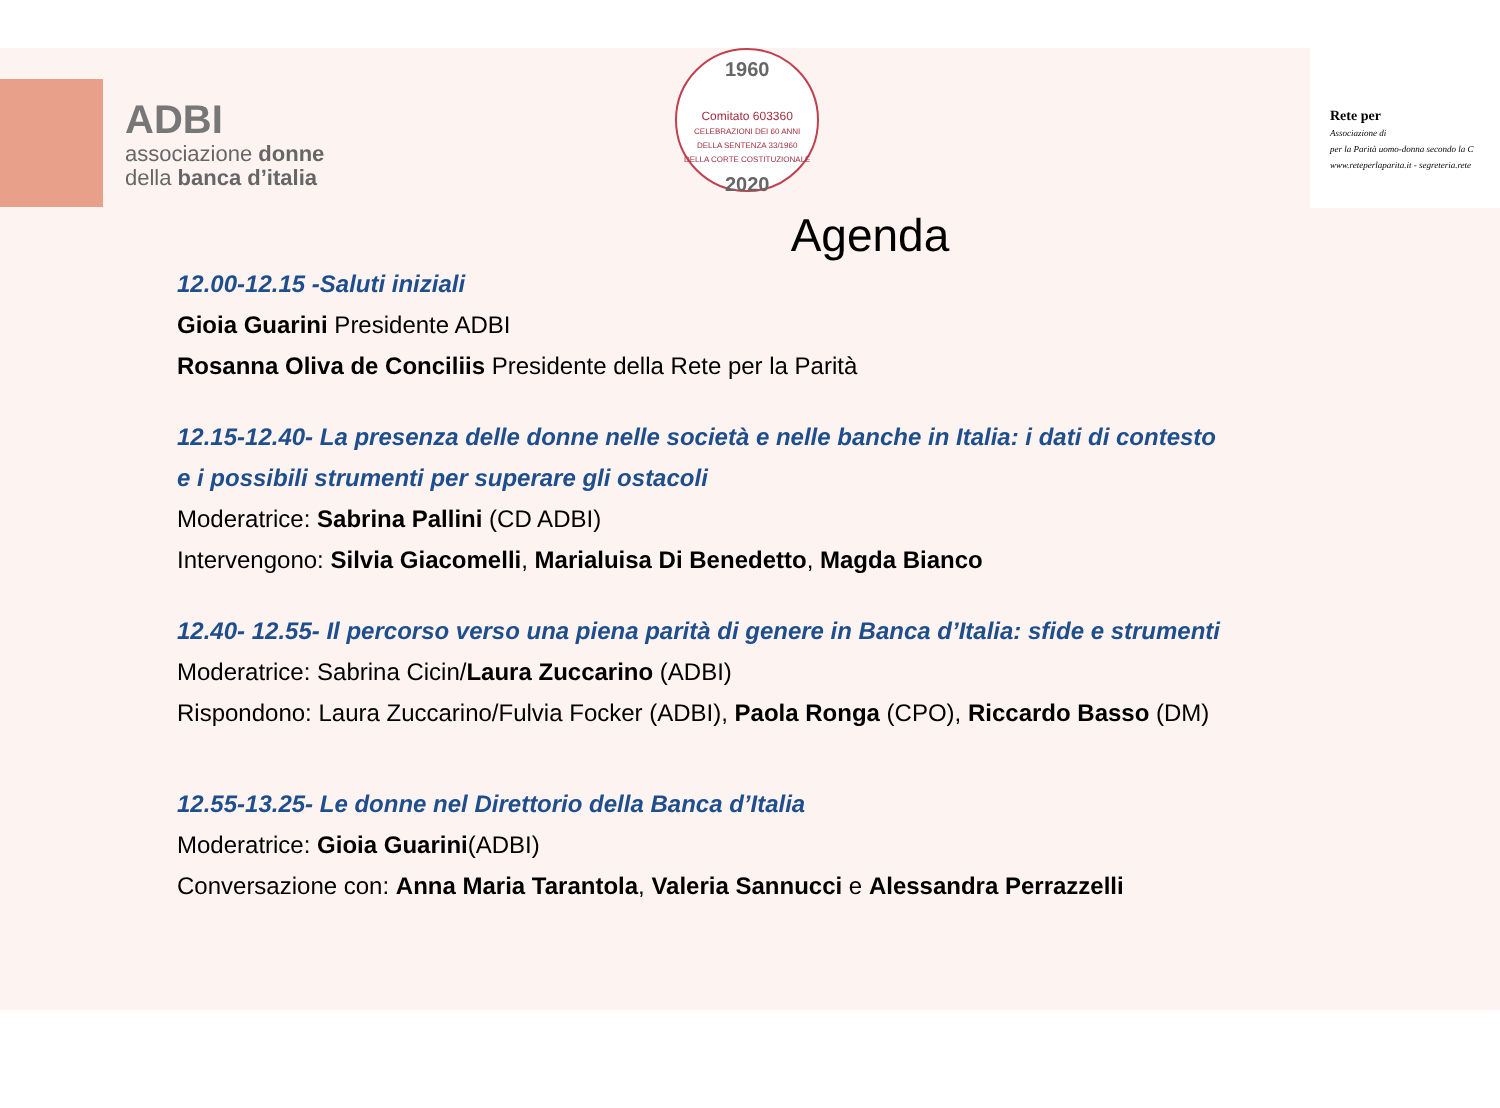ADBI
associazione donne
della banca d’italia
1960
Comitato 603360
CELEBRAZIONI DEI 60 ANNI
DELLA SENTENZA 33/1960
DELLA CORTE COSTITUZIONALE
2020
Rete per
Associazione di
per la Parità uomo-donna secondo la C
www.reteperlaparita.it - segreteria.rete
Agenda
12.00-12.15 -Saluti iniziali
Gioia Guarini Presidente ADBI
Rosanna Oliva de Conciliis Presidente della Rete per la Parità
12.15-12.40- La presenza delle donne nelle società e nelle banche in Italia: i dati di contesto
e i possibili strumenti per superare gli ostacoli
Moderatrice: Sabrina Pallini (CD ADBI)
Intervengono: Silvia Giacomelli, Marialuisa Di Benedetto, Magda Bianco
12.40- 12.55- Il percorso verso una piena parità di genere in Banca d’Italia: sfide e strumenti
Moderatrice: Sabrina Cicin/Laura Zuccarino (ADBI)
Rispondono: Laura Zuccarino/Fulvia Focker (ADBI), Paola Ronga (CPO), Riccardo Basso (DM)
12.55-13.25- Le donne nel Direttorio della Banca d’Italia
Moderatrice: Gioia Guarini(ADBI)
Conversazione con: Anna Maria Tarantola, Valeria Sannucci e Alessandra Perrazzelli